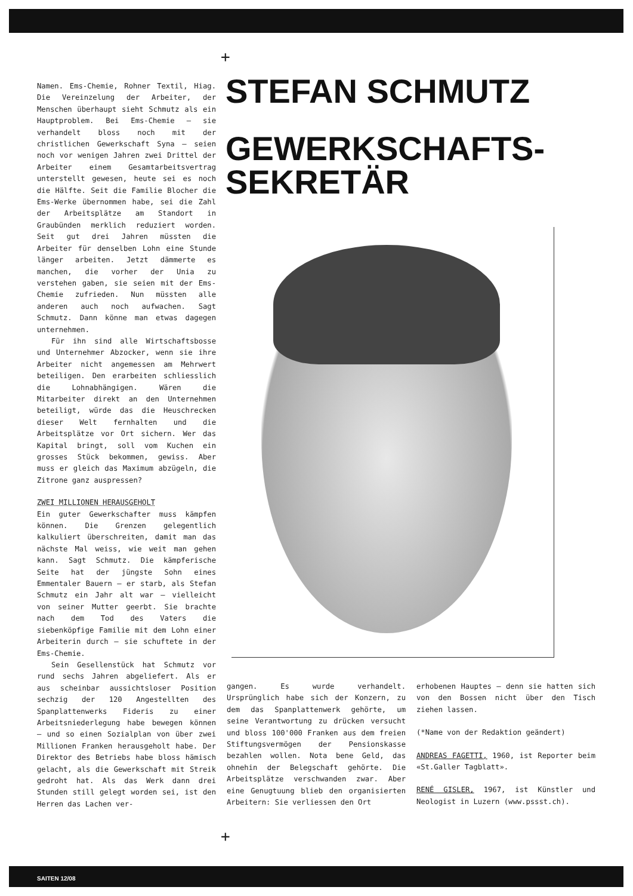+
Namen. Ems-Chemie, Rohner Textil, Hiag. Die Vereinzelung der Arbeiter, der Menschen überhaupt sieht Schmutz als ein Hauptproblem. Bei Ems-Chemie – sie verhandelt bloss noch mit der christlichen Gewerkschaft Syna – seien noch vor wenigen Jahren zwei Drittel der Arbeiter einem Gesamtarbeitsvertrag unterstellt gewesen, heute sei es noch die Hälfte. Seit die Familie Blocher die Ems-Werke übernommen habe, sei die Zahl der Arbeitsplätze am Standort in Graubünden merklich reduziert worden. Seit gut drei Jahren müssten die Arbeiter für denselben Lohn eine Stunde länger arbeiten. Jetzt dämmerte es manchen, die vorher der Unia zu verstehen gaben, sie seien mit der Ems-Chemie zufrieden. Nun müssten alle anderen auch noch aufwachen. Sagt Schmutz. Dann könne man etwas dagegen unternehmen.
Für ihn sind alle Wirtschaftsbosse und Unternehmer Abzocker, wenn sie ihre Arbeiter nicht angemessen am Mehrwert beteiligen. Den erarbeiten schliesslich die Lohnabhängigen. Wären die Mitarbeiter direkt an den Unternehmen beteiligt, würde das die Heuschrecken dieser Welt fernhalten und die Arbeitsplätze vor Ort sichern. Wer das Kapital bringt, soll vom Kuchen ein grosses Stück bekommen, gewiss. Aber muss er gleich das Maximum abzügeln, die Zitrone ganz auspressen?
ZWEI MILLIONEN HERAUSGEHOLT
Ein guter Gewerkschafter muss kämpfen können. Die Grenzen gelegentlich kalkuliert überschreiten, damit man das nächste Mal weiss, wie weit man gehen kann. Sagt Schmutz. Die kämpferische Seite hat der jüngste Sohn eines Emmentaler Bauern – er starb, als Stefan Schmutz ein Jahr alt war – vielleicht von seiner Mutter geerbt. Sie brachte nach dem Tod des Vaters die siebenköpfige Familie mit dem Lohn einer Arbeiterin durch – sie schuftete in der Ems-Chemie.
Sein Gesellenstück hat Schmutz vor rund sechs Jahren abgeliefert. Als er aus scheinbar aussichtsloser Position sechzig der 120 Angestellten des Spanplattenwerks Fideris zu einer Arbeitsniederlegung habe bewegen können – und so einen Sozialplan von über zwei Millionen Franken herausgeholt habe. Der Direktor des Betriebs habe bloss hämisch gelacht, als die Gewerkschaft mit Streik gedroht hat. Als das Werk dann drei Stunden still gelegt worden sei, ist den Herren das Lachen ver-
STEFAN SCHMUTZ
GEWERKSCHAFTS-
SEKRETÄR
gangen. Es wurde verhandelt. Ursprünglich habe sich der Konzern, zu dem das Spanplattenwerk gehörte, um seine Verantwortung zu drücken versucht und bloss 100'000 Franken aus dem freien Stiftungsvermögen der Pensionskasse bezahlen wollen. Nota bene Geld, das ohnehin der Belegschaft gehörte. Die Arbeitsplätze verschwanden zwar. Aber eine Genugtuung blieb den organisierten Arbeitern: Sie verliessen den Ort
erhobenen Hauptes – denn sie hatten sich von den Bossen nicht über den Tisch ziehen lassen.
(*Name von der Redaktion geändert)
ANDREAS FAGETTI, 1960, ist Reporter beim «St.Galler Tagblatt».
RENÉ GISLER, 1967, ist Künstler und Neologist in Luzern (www.pssst.ch).
+
SAITEN 12/08